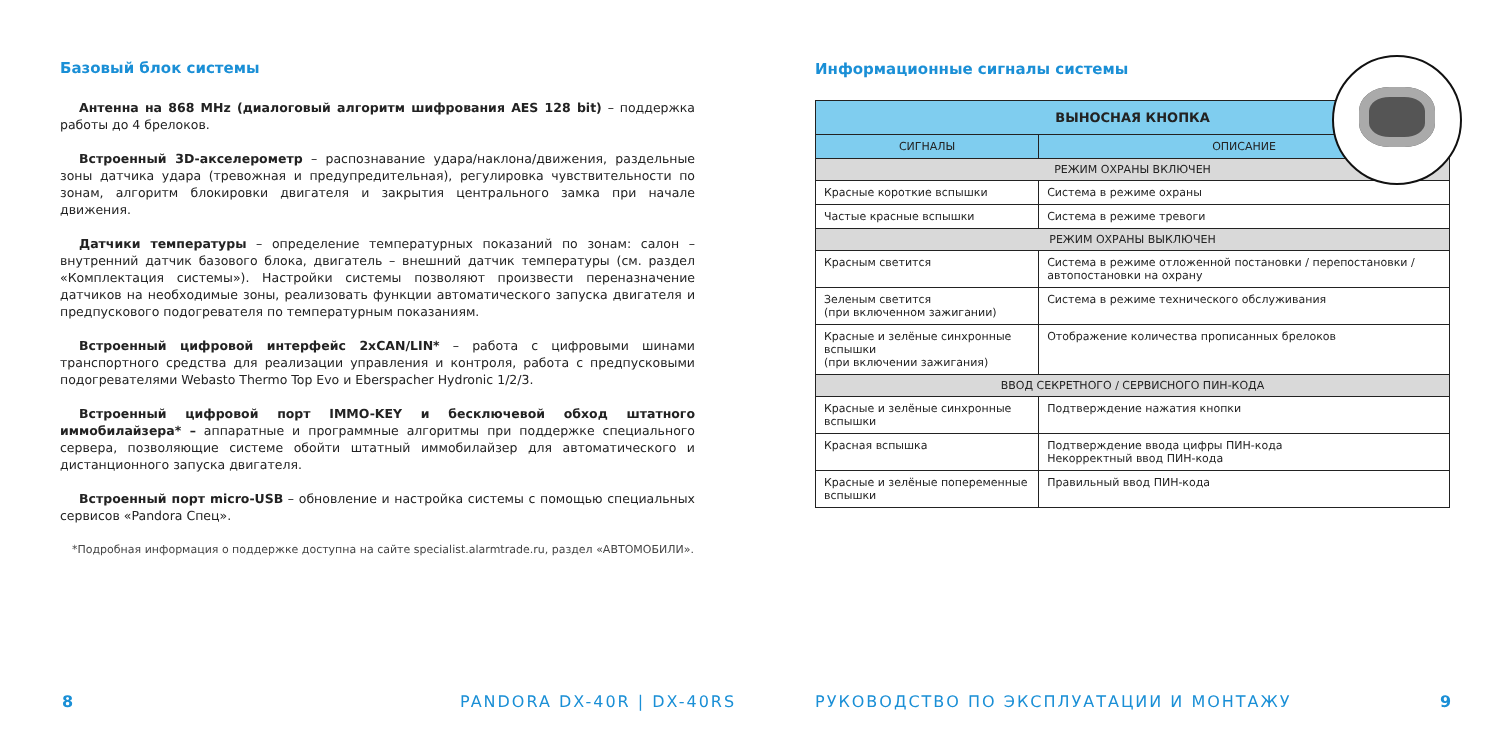Базовый блок системы
Антенна на 868 MHz (диалоговый алгоритм шифрования AES 128 bit) – поддержка работы до 4 брелоков.
Встроенный 3D-акселерометр – распознавание удара/наклона/движения, раздельные зоны датчика удара (тревожная и предупредительная), регулировка чувствительности по зонам, алгоритм блокировки двигателя и закрытия центрального замка при начале движения.
Датчики температуры – определение температурных показаний по зонам: салон – внутренний датчик базового блока, двигатель – внешний датчик температуры (см. раздел «Комплектация системы»). Настройки системы позволяют произвести переназначение датчиков на необходимые зоны, реализовать функции автоматического запуска двигателя и предпускового подогревателя по температурным показаниям.
Встроенный цифровой интерфейс 2xCAN/LIN* – работа с цифровыми шинами транспортного средства для реализации управления и контроля, работа с предпусковыми подогревателями Webasto Thermo Top Evo и Eberspacher Hydronic 1/2/3.
Встроенный цифровой порт IMMO-KEY и бесключевой обход штатного иммобилайзера* – аппаратные и программные алгоритмы при поддержке специального сервера, позволяющие системе обойти штатный иммобилайзер для автоматического и дистанционного запуска двигателя.
Встроенный порт micro-USB – обновление и настройка системы с помощью специальных сервисов «Pandora Спец».
*Подробная информация о поддержке доступна на сайте specialist.alarmtrade.ru, раздел «АВТОМОБИЛИ».
Информационные сигналы системы
| ВЫНОСНАЯ КНОПКА | |
| --- | --- |
| СИГНАЛЫ | ОПИСАНИЕ |
| РЕЖИМ ОХРАНЫ ВКЛЮЧЕН | |
| Красные короткие вспышки | Система в режиме охраны |
| Частые красные вспышки | Система в режиме тревоги |
| РЕЖИМ ОХРАНЫ ВЫКЛЮЧЕН | |
| Красным светится | Система в режиме отложенной постановки / перепостановки / автопостановки на охрану |
| Зеленым светится (при включенном зажигании) | Система в режиме технического обслуживания |
| Красные и зелёные синхронные вспышки (при включении зажигания) | Отображение количества прописанных брелоков |
| ВВОД СЕКРЕТНОГО / СЕРВИСНОГО ПИН-КОДА | |
| Красные и зелёные синхронные вспышки | Подтверждение нажатия кнопки |
| Красная вспышка | Подтверждение ввода цифры ПИН-кода Некорректный ввод ПИН-кода |
| Красные и зелёные попеременные вспышки | Правильный ввод ПИН-кода |
8 PANDORA DX-40R | DX-40RS
РУКОВОДСТВО ПО ЭКСПЛУАТАЦИИ И МОНТАЖУ
9